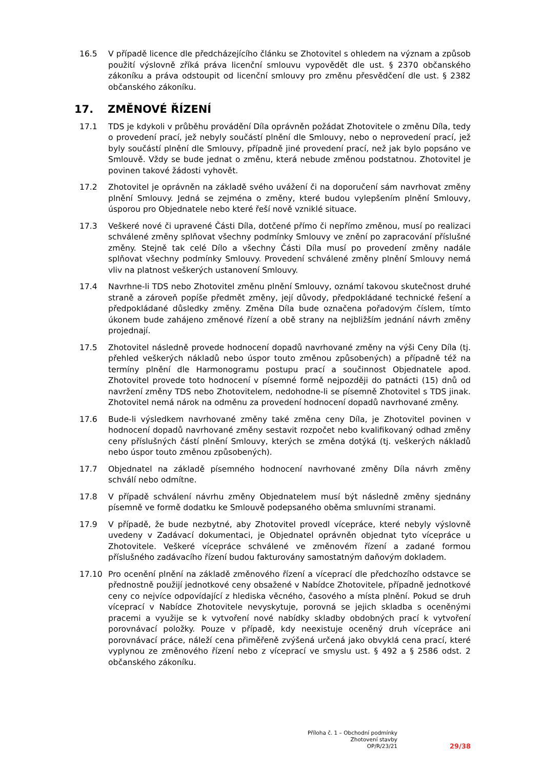16.5 V případě licence dle předcházejícího článku se Zhotovitel s ohledem na význam a způsob použití výslovně zříká práva licenční smlouvu vypovědět dle ust. § 2370 občanského zákoníku a práva odstoupit od licenční smlouvy pro změnu přesvědčení dle ust. § 2382 občanského zákoníku.
17. ZMĚNOVÉ ŘÍZENÍ
17.1 TDS je kdykoli v průběhu provádění Díla oprávněn požádat Zhotovitele o změnu Díla, tedy o provedení prací, jež nebyly součástí plnění dle Smlouvy, nebo o neprovedení prací, jež byly součástí plnění dle Smlouvy, případně jiné provedení prací, než jak bylo popsáno ve Smlouvě. Vždy se bude jednat o změnu, která nebude změnou podstatnou. Zhotovitel je povinen takové žádosti vyhovět.
17.2 Zhotovitel je oprávněn na základě svého uvážení či na doporučení sám navrhovat změny plnění Smlouvy. Jedná se zejména o změny, které budou vylepšením plnění Smlouvy, úsporou pro Objednatele nebo které řeší nově vzniklé situace.
17.3 Veškeré nové či upravené Části Díla, dotčené přímo či nepřímo změnou, musí po realizaci schválené změny splňovat všechny podmínky Smlouvy ve znění po zapracování příslušné změny. Stejně tak celé Dílo a všechny Části Díla musí po provedení změny nadále splňovat všechny podmínky Smlouvy. Provedení schválené změny plnění Smlouvy nemá vliv na platnost veškerých ustanovení Smlouvy.
17.4 Navrhne-li TDS nebo Zhotovitel změnu plnění Smlouvy, oznámí takovou skutečnost druhé straně a zároveň popíše předmět změny, její důvody, předpokládané technické řešení a předpokládané důsledky změny. Změna Díla bude označena pořadovým číslem, tímto úkonem bude zahájeno změnové řízení a obě strany na nejbližším jednání návrh změny projednají.
17.5 Zhotovitel následně provede hodnocení dopadů navrhované změny na výši Ceny Díla (tj. přehled veškerých nákladů nebo úspor touto změnou způsobených) a případně též na termíny plnění dle Harmonogramu postupu prací a součinnost Objednatele apod. Zhotovitel provede toto hodnocení v písemné formě nejpozději do patnácti (15) dnů od navržení změny TDS nebo Zhotovitelem, nedohodne-li se písemně Zhotovitel s TDS jinak. Zhotovitel nemá nárok na odměnu za provedení hodnocení dopadů navrhované změny.
17.6 Bude-li výsledkem navrhované změny také změna ceny Díla, je Zhotovitel povinen v hodnocení dopadů navrhované změny sestavit rozpočet nebo kvalifikovaný odhad změny ceny příslušných částí plnění Smlouvy, kterých se změna dotýká (tj. veškerých nákladů nebo úspor touto změnou způsobených).
17.7 Objednatel na základě písemného hodnocení navrhované změny Díla návrh změny schválí nebo odmítne.
17.8 V případě schválení návrhu změny Objednatelem musí být následně změny sjednány písemně ve formě dodatku ke Smlouvě podepsaného oběma smluvními stranami.
17.9 V případě, že bude nezbytné, aby Zhotovitel provedl vícepráce, které nebyly výslovně uvedeny v Zadávací dokumentaci, je Objednatel oprávněn objednat tyto vícepráce u Zhotovitele. Veškeré vícepráce schválené ve změnovém řízení a zadané formou příslušného zadávacího řízení budou fakturovány samostatným daňovým dokladem.
17.10 Pro ocenění plnění na základě změnového řízení a víceprací dle předchozího odstavce se přednostně použijí jednotkové ceny obsažené v Nabídce Zhotovitele, případně jednotkové ceny co nejvíce odpovídající z hlediska věcného, časového a místa plnění. Pokud se druh víceprací v Nabídce Zhotovitele nevyskytuje, porovná se jejich skladba s oceněnými pracemi a využije se k vytvoření nové nabídky skladby obdobných prací k vytvoření porovnávací položky. Pouze v případě, kdy neexistuje oceněný druh vícepráce ani porovnávací práce, náleží cena přiměřeně zvýšená určená jako obvyklá cena prací, které vyplynou ze změnového řízení nebo z víceprací ve smyslu ust. § 492 a § 2586 odst. 2 občanského zákoníku.
Příloha č. 1 – Obchodní podmínky
Zhotovení stavby
OP/R/23/21
29/38